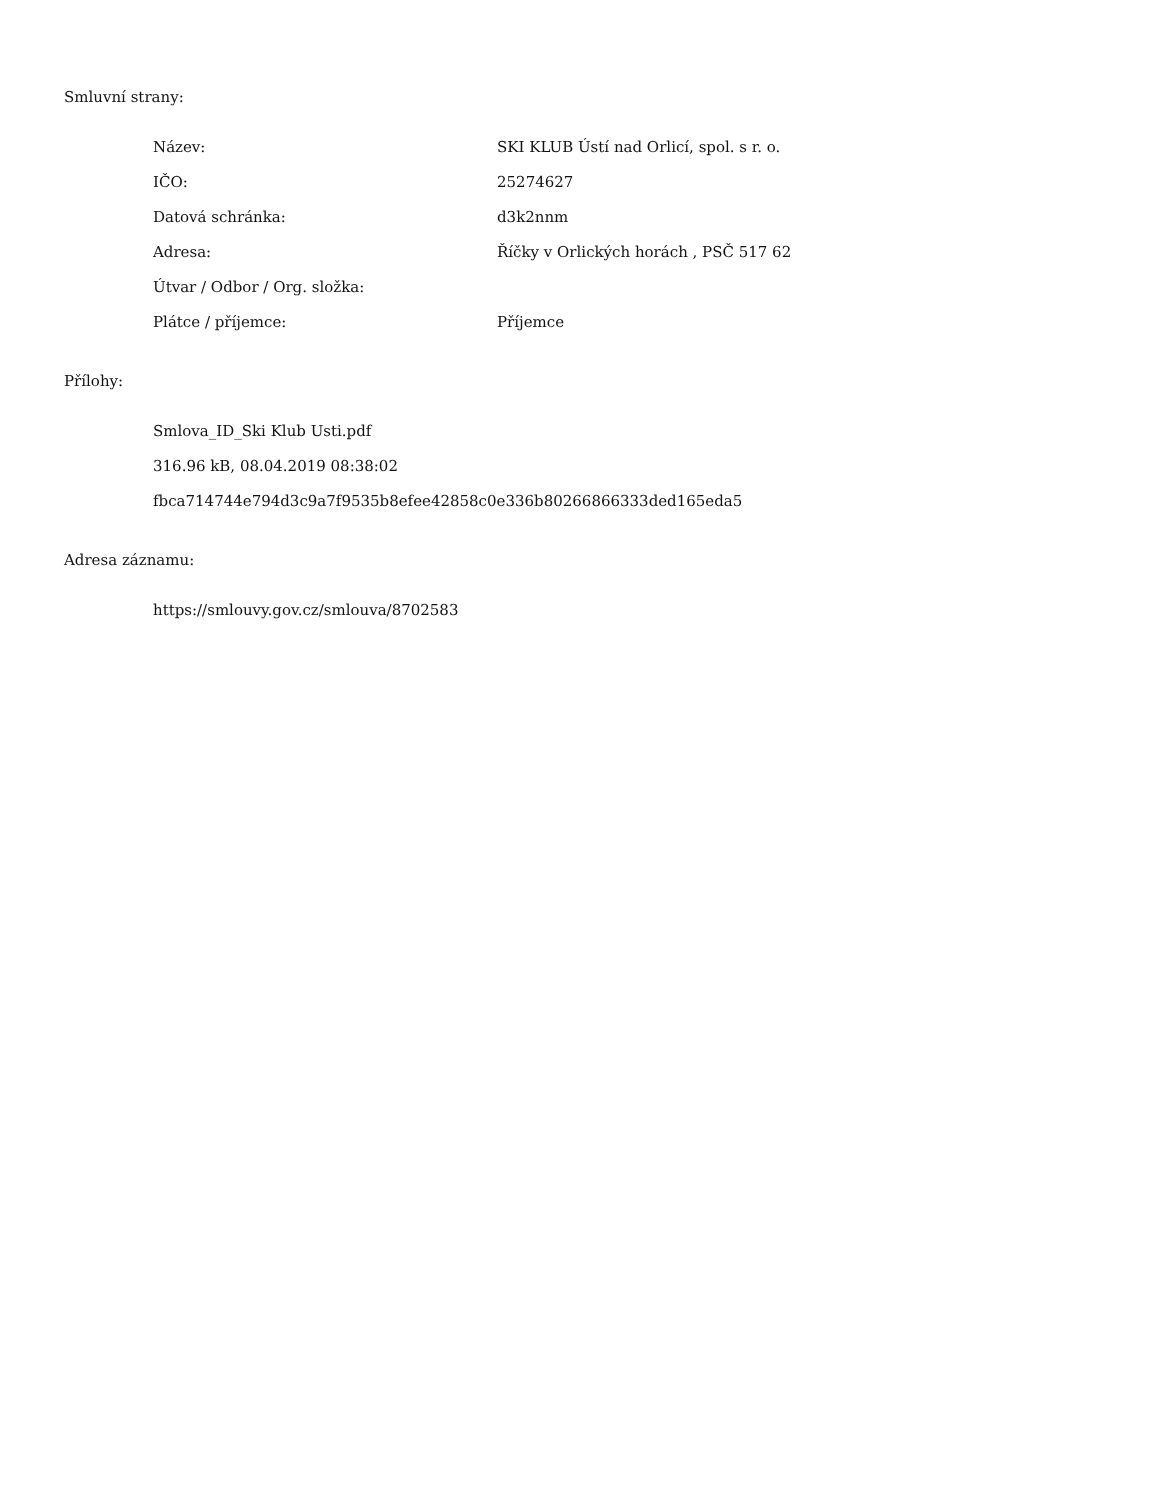Smluvní strany:
| Název: | SKI KLUB Ústí nad Orlicí, spol. s r. o. |
| IČO: | 25274627 |
| Datová schránka: | d3k2nnm |
| Adresa: | Říčky v Orlických horách , PSČ 517 62 |
| Útvar / Odbor / Org. složka: | |
| Plátce / příjemce: | Příjemce |
Přílohy:
Smlova_ID_Ski Klub Usti.pdf
316.96 kB, 08.04.2019 08:38:02
fbca714744e794d3c9a7f9535b8efee42858c0e336b80266866333ded165eda5
Adresa záznamu:
https://smlouvy.gov.cz/smlouva/8702583